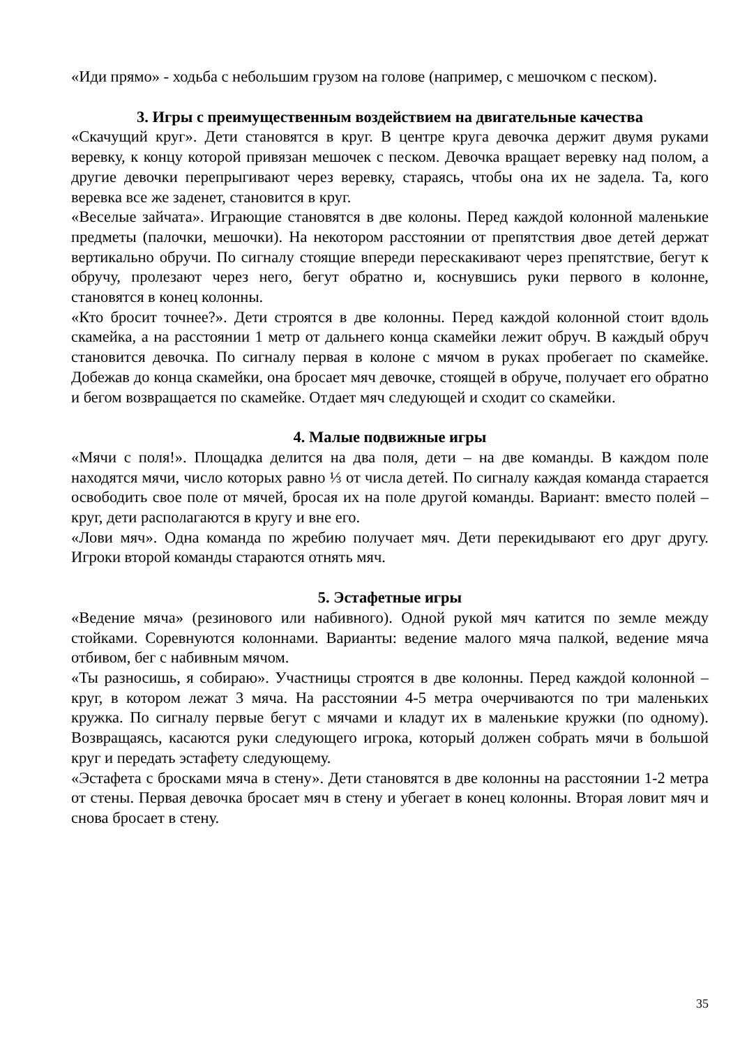«Иди прямо» - ходьба с небольшим грузом на голове (например, с мешочком с песком).
3. Игры с преимущественным воздействием на двигательные качества
«Скачущий круг». Дети становятся в круг. В центре круга девочка держит двумя руками веревку, к концу которой привязан мешочек с песком. Девочка вращает веревку над полом, а другие девочки перепрыгивают через веревку, стараясь, чтобы она их не задела. Та, кого веревка все же заденет, становится в круг.
«Веселые зайчата». Играющие становятся в две колоны. Перед каждой колонной маленькие предметы (палочки, мешочки). На некотором расстоянии от препятствия двое детей держат вертикально обручи. По сигналу стоящие впереди перескакивают через препятствие, бегут к обручу, пролезают через него, бегут обратно и, коснувшись руки первого в колонне, становятся в конец колонны.
«Кто бросит точнее?». Дети строятся в две колонны. Перед каждой колонной стоит вдоль скамейка, а на расстоянии 1 метр от дальнего конца скамейки лежит обруч. В каждый обруч становится девочка. По сигналу первая в колоне с мячом в руках пробегает по скамейке. Добежав до конца скамейки, она бросает мяч девочке, стоящей в обруче, получает его обратно и бегом возвращается по скамейке. Отдает мяч следующей и сходит со скамейки.
4. Малые подвижные игры
«Мячи с поля!». Площадка делится на два поля, дети – на две команды. В каждом поле находятся мячи, число которых равно ⅓ от числа детей. По сигналу каждая команда старается освободить свое поле от мячей, бросая их на поле другой команды. Вариант: вместо полей – круг, дети располагаются в кругу и вне его.
«Лови мяч». Одна команда по жребию получает мяч. Дети перекидывают его друг другу. Игроки второй команды стараются отнять мяч.
5. Эстафетные игры
«Ведение мяча» (резинового или набивного). Одной рукой мяч катится по земле между стойками. Соревнуются колоннами. Варианты: ведение малого мяча палкой, ведение мяча отбивом, бег с набивным мячом.
«Ты разносишь, я собираю». Участницы строятся в две колонны. Перед каждой колонной – круг, в котором лежат 3 мяча. На расстоянии 4-5 метра очерчиваются по три маленьких кружка. По сигналу первые бегут с мячами и кладут их в маленькие кружки (по одному). Возвращаясь, касаются руки следующего игрока, который должен собрать мячи в большой круг и передать эстафету следующему.
«Эстафета с бросками мяча в стену». Дети становятся в две колонны на расстоянии 1-2 метра от стены. Первая девочка бросает мяч в стену и убегает в конец колонны. Вторая ловит мяч и снова бросает в стену.
35